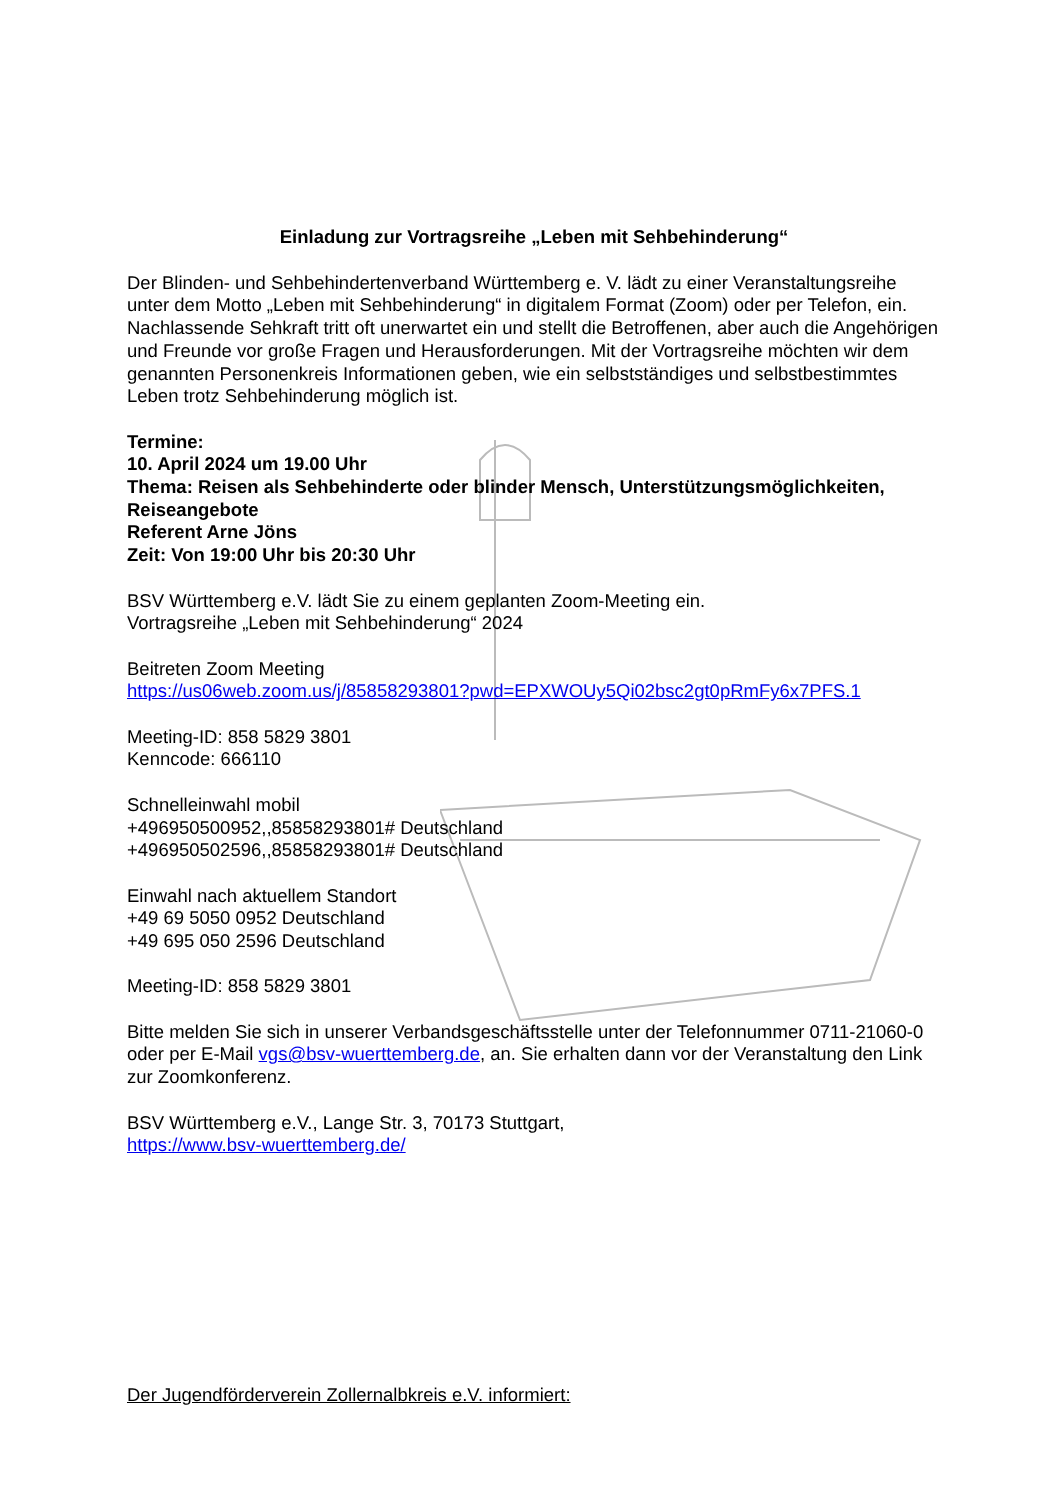Einladung zur Vortragsreihe „Leben mit Sehbehinderung“
Der Blinden- und Sehbehindertenverband Württemberg e. V. lädt zu einer Veranstaltungsreihe unter dem Motto „Leben mit Sehbehinderung“ in digitalem Format (Zoom) oder per Telefon, ein. Nachlassende Sehkraft tritt oft unerwartet ein und stellt die Betroffenen, aber auch die Angehörigen und Freunde vor große Fragen und Herausforderungen. Mit der Vortragsreihe möchten wir dem genannten Personenkreis Informationen geben, wie ein selbstständiges und selbstbestimmtes Leben trotz Sehbehinderung möglich ist.
Termine:
10. April 2024 um 19.00 Uhr
Thema: Reisen als Sehbehinderte oder blinder Mensch, Unterstützungsmöglichkeiten, Reiseangebote
Referent Arne Jöns
Zeit: Von 19:00 Uhr bis 20:30 Uhr
BSV Württemberg e.V. lädt Sie zu einem geplanten Zoom-Meeting ein.
Vortragsreihe „Leben mit Sehbehinderung“ 2024
Beitreten Zoom Meeting
https://us06web.zoom.us/j/85858293801?pwd=EPXWOUy5Qi02bsc2gt0pRmFy6x7PFS.1
Meeting-ID: 858 5829 3801
Kenncode: 666110
Schnelleinwahl mobil
+496950500952,,85858293801# Deutschland
+496950502596,,85858293801# Deutschland
Einwahl nach aktuellem Standort
+49 69 5050 0952 Deutschland
+49 695 050 2596 Deutschland
Meeting-ID: 858 5829 3801
Bitte melden Sie sich in unserer Verbandsgeschäftsstelle unter der Telefonnummer 0711-21060-0 oder per E-Mail vgs@bsv-wuerttemberg.de, an. Sie erhalten dann vor der Veranstaltung den Link zur Zoomkonferenz.
BSV Württemberg e.V., Lange Str. 3, 70173 Stuttgart,
https://www.bsv-wuerttemberg.de/
Der Jugendförderverein Zollernalbkreis e.V. informiert: